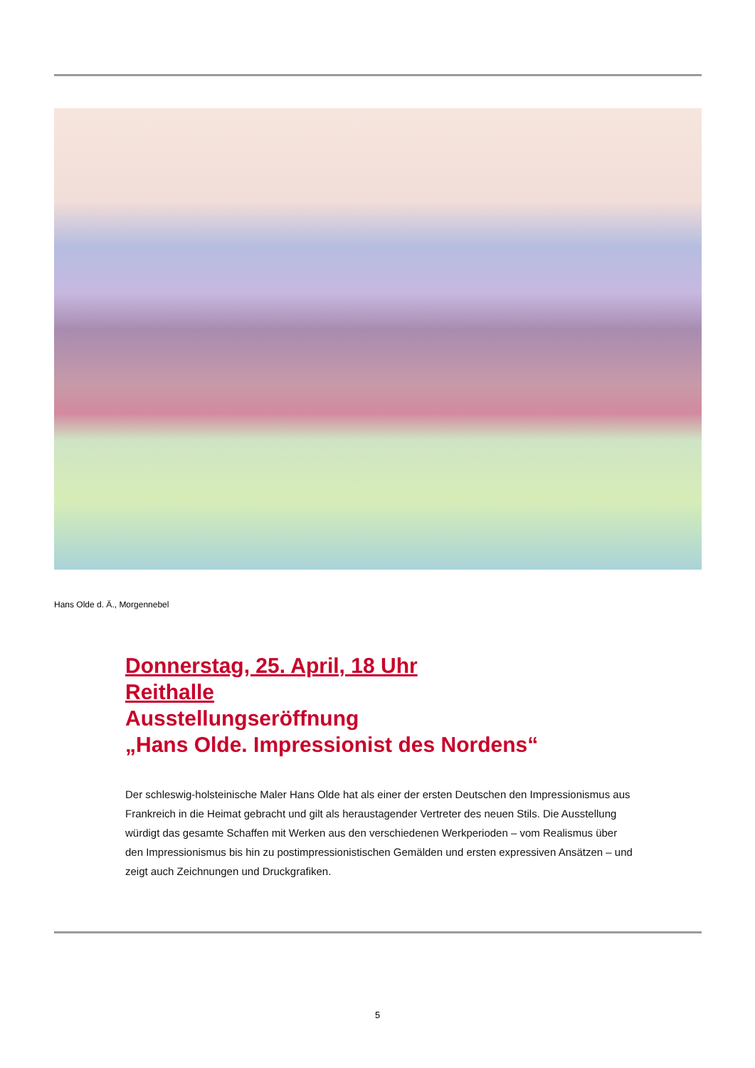Hans Olde d. Ä., Morgennebel
Donnerstag, 25. April, 18 Uhr
Reithalle
Ausstellungseröffnung
„Hans Olde. Impressionist des Nordens“
Der schleswig-holsteinische Maler Hans Olde hat als einer der ersten Deutschen den Impressionismus aus Frankreich in die Heimat gebracht und gilt als heraustagender Vertreter des neuen Stils. Die Ausstellung würdigt das gesamte Schaffen mit Werken aus den verschiedenen Werkperioden – vom Realismus über den Impressionismus bis hin zu postimpressionistischen Gemälden und ersten expressiven Ansätzen – und zeigt auch Zeichnungen und Druckgrafiken.
5